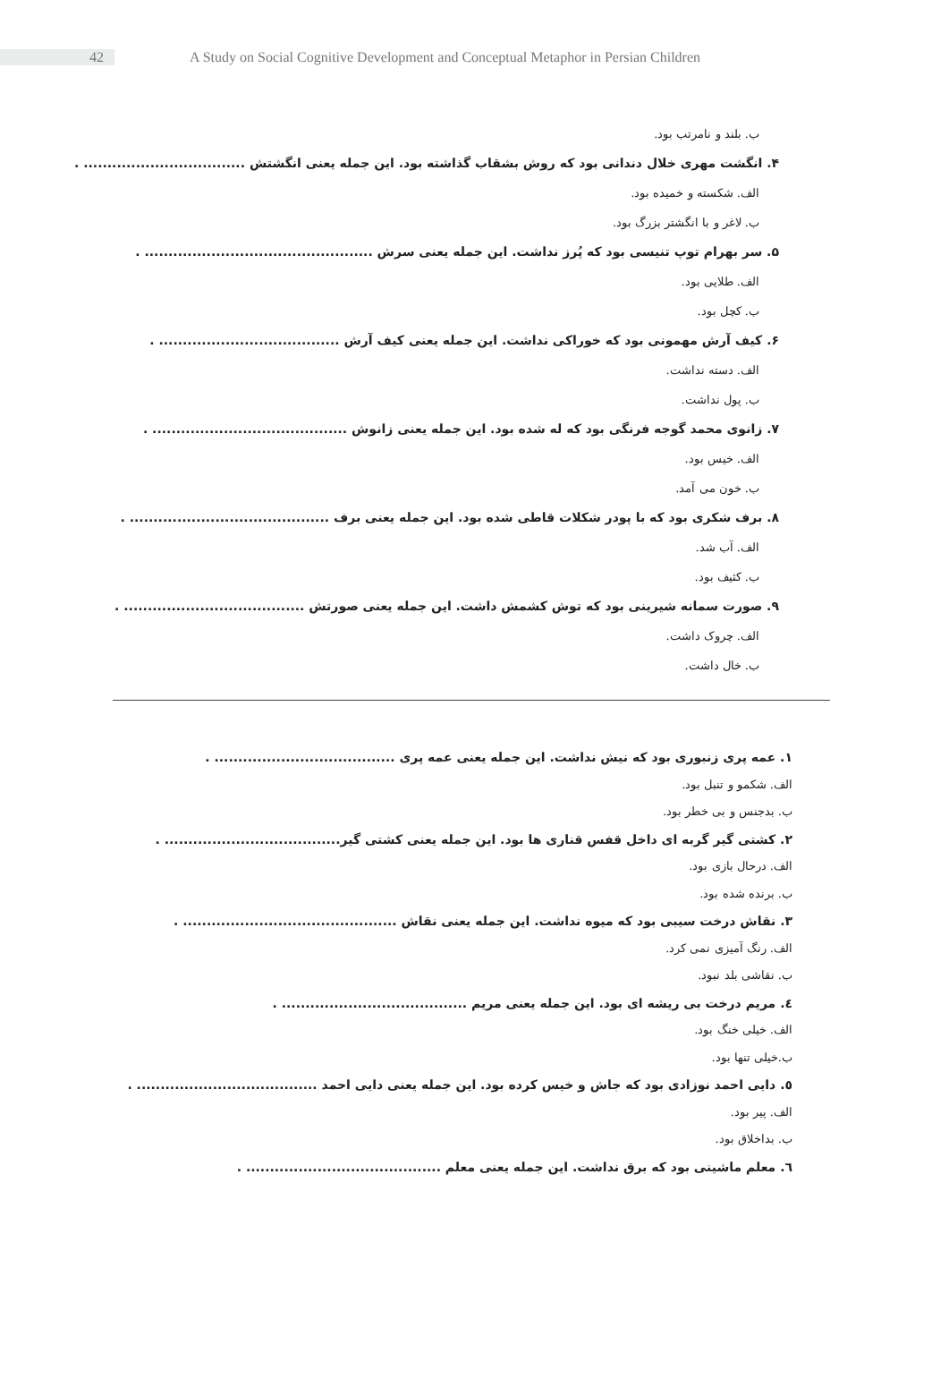42
A Study on Social Cognitive Development and Conceptual Metaphor in Persian Children
ب. بلند و نامرتب بود.
۴. انگشت مهری خلال دندانی بود که روش بشقاب گذاشته بود. این جمله یعنی انگشتش .................................. .
الف. شکسته و خمیده بود.
ب. لاغر و با انگشتر بزرگ بود.
۵. سر بهرام توپ تنیسی بود که پُرز نداشت. این جمله یعنی سرش ................................................ .
الف. طلایی بود.
ب. کچل بود.
۶. کیف آرش مهمونی بود که خوراکی نداشت. این جمله یعنی کیف آرش ...................................... .
الف. دسته نداشت.
ب. پول نداشت.
۷. زانوی محمد گوجه فرنگی بود که له شده بود. این جمله یعنی زانوش ......................................... .
الف. خیس بود.
ب. خون می آمد.
۸. برف شکری بود که با پودر شکلات قاطی شده بود. این جمله یعنی برف .......................................... .
الف. آب شد.
ب. کثیف بود.
۹. صورت سمانه شیرینی بود که توش کشمش داشت. این جمله یعنی صورتش ...................................... .
الف. چروک داشت.
ب. خال داشت.
۱. عمه پری زنبوری بود که نیش نداشت. این جمله یعنی عمه پری ...................................... .
الف. شکمو و تنبل بود.
ب. بدجنس و بی خطر بود.
۲. کشتی گیر گربه ای داخل قفس قناری ها بود. این جمله یعنی کشتی گیر..................................... .
الف. درحال بازی بود.
ب. برنده شده بود.
۳. نقاش درخت سیبی بود که میوه نداشت. این جمله یعنی نقاش ............................................. .
الف. رنگ آمیزی نمی کرد.
ب. نقاشی بلد نبود.
٤. مریم درخت بی ریشه ای بود. این جمله یعنی مریم ....................................... .
الف. خیلی خنگ بود.
ب.خیلی تنها بود.
٥. دایی احمد نوزادی بود که جاش و خیس کرده بود. این جمله یعنی دایی احمد ...................................... .
الف. پیر بود.
ب. بداخلاق بود.
٦. معلم ماشینی بود که برق نداشت. این جمله یعنی معلم ......................................... .